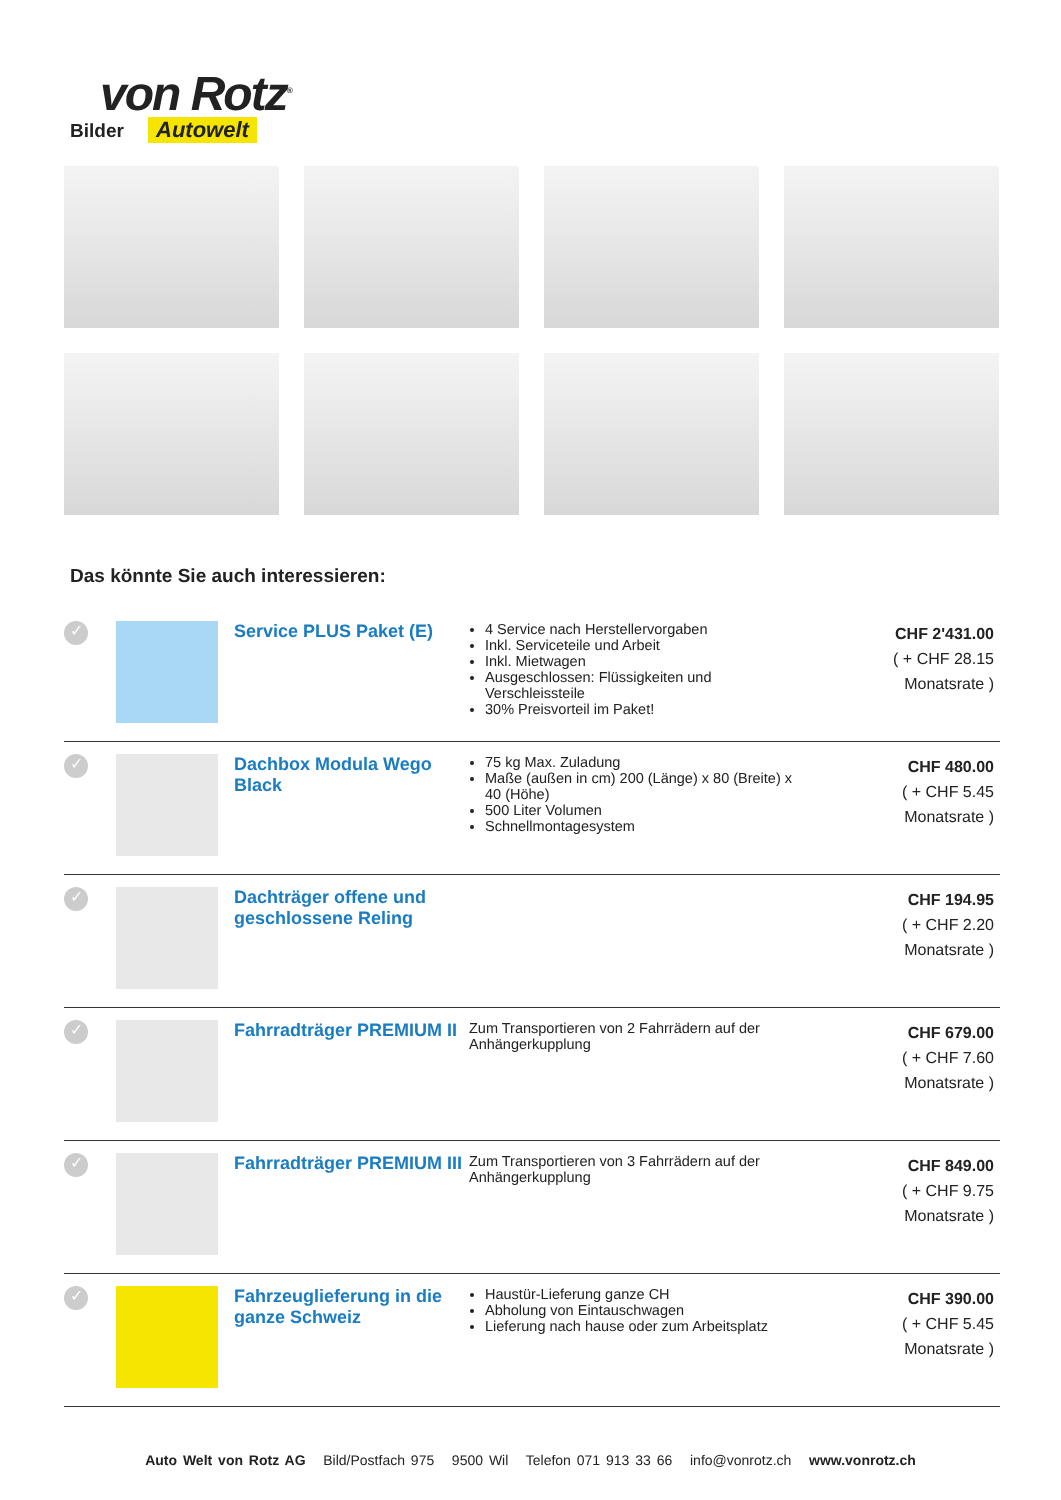von Rotz<sup>®</sup>
Autowelt
Bilder
Das könnte Sie auch interessieren:
| ✓ | | Service PLUS Paket (E) | 4 Service nach Herstellervorgaben Inkl. Serviceteile und Arbeit Inkl. Mietwagen Ausgeschlossen: Flüssigkeiten und Verschleissteile 30% Preisvorteil im Paket! | CHF 2'431.00 ( + CHF 28.15 Monatsrate ) |
| ✓ | | Dachbox Modula Wego Black | 75 kg Max. Zuladung Maße (außen in cm) 200 (Länge) x 80 (Breite) x 40 (Höhe) 500 Liter Volumen Schnellmontagesystem | CHF 480.00 ( + CHF 5.45 Monatsrate ) |
| ✓ | | Dachträger offene und geschlossene Reling | | CHF 194.95 ( + CHF 2.20 Monatsrate ) |
| ✓ | | Fahrradträger PREMIUM II | Zum Transportieren von 2 Fahrrädern auf der Anhängerkupplung | CHF 679.00 ( + CHF 7.60 Monatsrate ) |
| ✓ | | Fahrradträger PREMIUM III | Zum Transportieren von 3 Fahrrädern auf der Anhängerkupplung | CHF 849.00 ( + CHF 9.75 Monatsrate ) |
| ✓ | | Fahrzeuglieferung in die ganze Schweiz | Haustür-Lieferung ganze CH Abholung von Eintauschwagen Lieferung nach hause oder zum Arbeitsplatz | CHF 390.00 ( + CHF 5.45 Monatsrate ) |
Auto Welt von Rotz AG Bild/Postfach 975 9500 Wil Telefon 071 913 33 66 info@vonrotz.ch www.vonrotz.ch